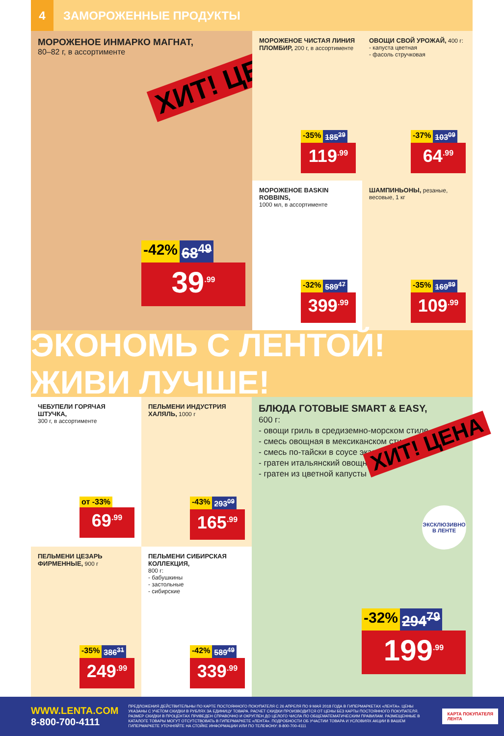4
ЗАМОРОЖЕННЫЕ ПРОДУКТЫ
МОРОЖЕНОЕ ИНМАРКО МАГНАТ,
80–82 г, в ассортименте
ХИТ! ЦЕНА
-42% 68<sup>49</sup>
39<sup>.99</sup>
МОРОЖЕНОЕ ЧИСТАЯ ЛИНИЯ ПЛОМБИР, 200 г, в ассортименте
-35% 185<sup>29</sup>
119<sup>.99</sup>
ОВОЩИ СВОЙ УРОЖАЙ, 400 г:
- капуста цветная
- фасоль стручковая
-37% 103<sup>09</sup>
64<sup>.99</sup>
МОРОЖЕНОЕ BASKIN ROBBINS,
1000 мл, в ассортименте
-32% 589<sup>47</sup>
399<sup>.99</sup>
ШАМПИНЬОНЫ, резаные, весовые, 1 кг
-35% 169<sup>89</sup>
109<sup>.99</sup>
ЭКОНОМЬ С ЛЕНТОЙ! ЖИВИ ЛУЧШЕ!
ЧЕБУПЕЛИ ГОРЯЧАЯ ШТУЧКА,
300 г, в ассортименте
от -33%
69<sup>.99</sup>
ПЕЛЬМЕНИ ИНДУСТРИЯ ХАЛЯЛЬ, 1000 г
-43% 293<sup>09</sup>
165<sup>.99</sup>
ПЕЛЬМЕНИ ЦЕЗАРЬ ФИРМЕННЫЕ, 900 г
-35% 386<sup>31</sup>
249<sup>.99</sup>
ПЕЛЬМЕНИ СИБИРСКАЯ КОЛЛЕКЦИЯ,
800 г:
- бабушкины
- застольные
- сибирские
-42% 589<sup>49</sup>
339<sup>.99</sup>
БЛЮДА ГОТОВЫЕ SMART & EASY,
600 г:
- овощи гриль в средиземно-морском стиле
- смесь овощная в мексиканском стиле
- смесь по-тайски в соусе экзотик
- гратен итальянский овощной
- гратен из цветной капусты
ХИТ! ЦЕНА
ЭКСКЛЮЗИВНО В ЛЕНТЕ
-32% 294<sup>79</sup>
199<sup>.99</sup>
WWW.LENTA.COM
8-800-700-4111
ПРЕДЛОЖЕНИЯ ДЕЙСТВИТЕЛЬНЫ ПО КАРТЕ ПОСТОЯННОГО ПОКУПАТЕЛЯ С 26 АПРЕЛЯ ПО 9 МАЯ 2018 ГОДА В ГИПЕРМАРКЕТАХ «ЛЕНТА». ЦЕНЫ УКАЗАНЫ С УЧЕТОМ СКИДКИ В РУБЛЯХ ЗА ЕДИНИЦУ ТОВАРА. РАСЧЕТ СКИДКИ ПРОИЗВОДИТСЯ ОТ ЦЕНЫ БЕЗ КАРТЫ ПОСТОЯННОГО ПОКУПАТЕЛЯ. РАЗМЕР СКИДКИ В ПРОЦЕНТАХ ПРИВЕДЕН СПРАВОЧНО И ОКРУГЛЕН ДО ЦЕЛОГО ЧИСЛА ПО ОБЩЕМАТЕМАТИЧЕСКИМ ПРАВИЛАМ. РАЗМЕЩЕННЫЕ В КАТАЛОГЕ ТОВАРЫ МОГУТ ОТСУТСТВОВАТЬ В ГИПЕРМАРКЕТЕ «ЛЕНТА». ПОДРОБНОСТИ ОБ УЧАСТИИ ТОВАРА И УСЛОВИЯХ АКЦИИ В ВАШЕМ ГИПЕРМАРКЕТЕ УТОЧНЯЙТЕ НА СТОЙКЕ ИНФОРМАЦИИ ИЛИ ПО ТЕЛЕФОНУ: 8-800-700-4111
КАРТА ПОКУПАТЕЛЯ
ЛЕНТА